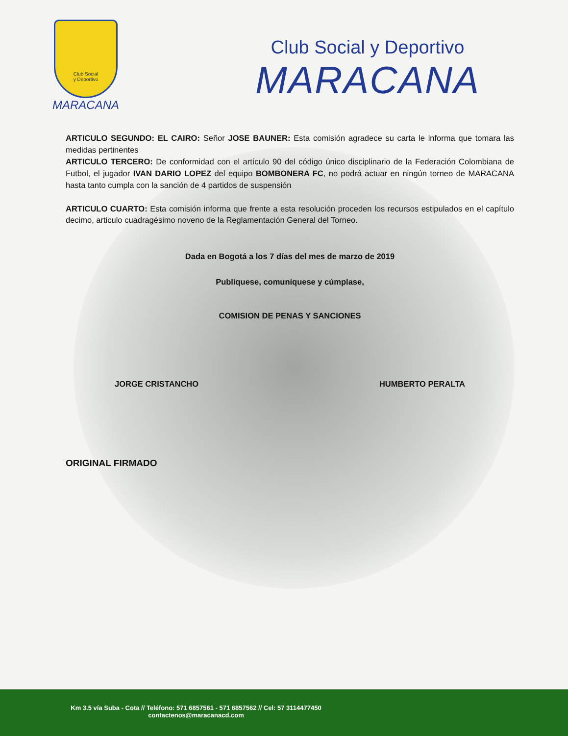Club Social
y Deportivo
MARACANA
Club Social y Deportivo
MARACANA
ARTICULO SEGUNDO: EL CAIRO: Señor JOSE BAUNER: Esta comisión agradece su carta le informa que tomara las medidas pertinentes
ARTICULO TERCERO: De conformidad con el artículo 90 del código único disciplinario de la Federación Colombiana de Futbol, el jugador IVAN DARIO LOPEZ del equipo BOMBONERA FC, no podrá actuar en ningún torneo de MARACANA hasta tanto cumpla con la sanción de 4 partidos de suspensión
ARTICULO CUARTO: Esta comisión informa que frente a esta resolución proceden los recursos estipulados en el capítulo decimo, articulo cuadragésimo noveno de la Reglamentación General del Torneo.
Dada en Bogotá a los 7 días del mes de marzo de 2019
Publíquese, comuníquese y cúmplase,
COMISION DE PENAS Y SANCIONES
JORGE CRISTANCHO HUMBERTO PERALTA
ORIGINAL FIRMADO
Km 3.5 vía Suba - Cota // Teléfono: 571 6857561 - 571 6857562 // Cel: 57 3114477450
contactenos@maracanacd.com